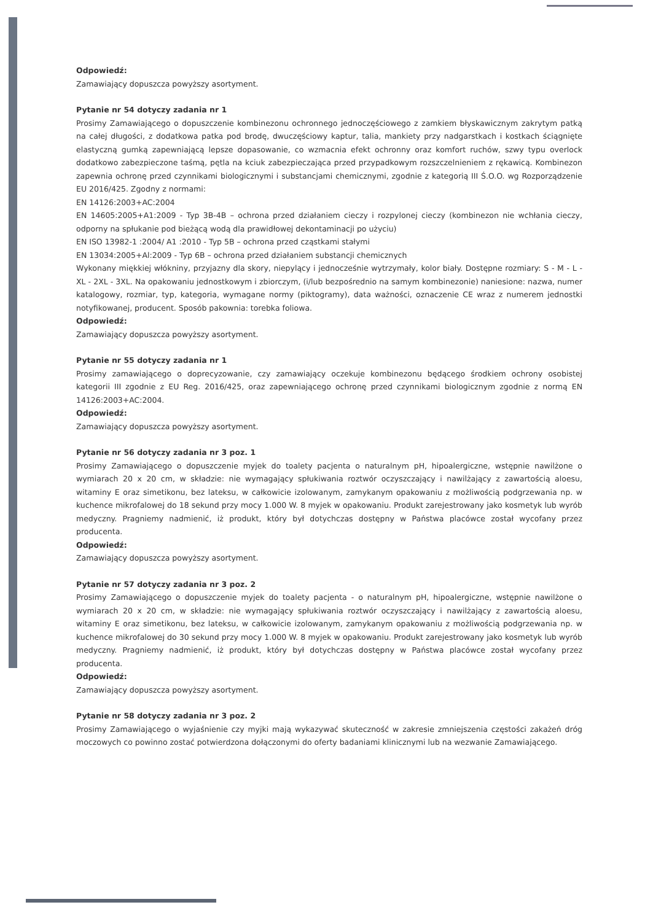Odpowiedź:
Zamawiający dopuszcza powyższy asortyment.
Pytanie nr 54 dotyczy zadania nr 1
Prosimy Zamawiającego o dopuszczenie kombinezonu ochronnego jednoczęściowego z zamkiem błyskawicznym zakrytym patką na całej długości, z dodatkowa patka pod brodę, dwuczęściowy kaptur, talia, mankiety przy nadgarstkach i kostkach ściągnięte elastyczną gumką zapewniającą lepsze dopasowanie, co wzmacnia efekt ochronny oraz komfort ruchów, szwy typu overlock dodatkowo zabezpieczone taśmą, pętla na kciuk zabezpieczająca przed przypadkowym rozszczelnieniem z rękawicą. Kombinezon zapewnia ochronę przed czynnikami biologicznymi i substancjami chemicznymi, zgodnie z kategorią III Ś.O.O. wg Rozporządzenie EU 2016/425. Zgodny z normami:
EN 14126:2003+AC:2004
EN 14605:2005+A1:2009 - Typ 3B-4B – ochrona przed działaniem cieczy i rozpylonej cieczy (kombinezon nie wchłania cieczy, odporny na spłukanie pod bieżącą wodą dla prawidłowej dekontaminacji po użyciu)
EN ISO 13982-1 :2004/ A1 :2010 - Typ 5B – ochrona przed cząstkami stałymi
EN 13034:2005+Al:2009 - Typ 6B – ochrona przed działaniem substancji chemicznych
Wykonany miękkiej włókniny, przyjazny dla skory, niepylący i jednocześnie wytrzymały, kolor biały. Dostępne rozmiary: S - M - L - XL - 2XL - 3XL. Na opakowaniu jednostkowym i zbiorczym, (i/lub bezpośrednio na samym kombinezonie) naniesione: nazwa, numer katalogowy, rozmiar, typ, kategoria, wymagane normy (piktogramy), data ważności, oznaczenie CE wraz z numerem jednostki notyfikowanej, producent. Sposób pakownia: torebka foliowa.
Odpowiedź:
Zamawiający dopuszcza powyższy asortyment.
Pytanie nr 55 dotyczy zadania nr 1
Prosimy zamawiającego o doprecyzowanie, czy zamawiający oczekuje kombinezonu będącego środkiem ochrony osobistej kategorii III zgodnie z EU Reg. 2016/425, oraz zapewniającego ochronę przed czynnikami biologicznym zgodnie z normą EN 14126:2003+AC:2004.
Odpowiedź:
Zamawiający dopuszcza powyższy asortyment.
Pytanie nr 56 dotyczy zadania nr 3 poz. 1
Prosimy Zamawiającego o dopuszczenie myjek do toalety pacjenta o naturalnym pH, hipoalergiczne, wstępnie nawilżone o wymiarach 20 x 20 cm, w składzie: nie wymagający spłukiwania roztwór oczyszczający i nawilżający z zawartością aloesu, witaminy E oraz simetikonu, bez lateksu, w całkowicie izolowanym, zamykanym opakowaniu z możliwością podgrzewania np. w kuchence mikrofalowej do 18 sekund przy mocy 1.000 W. 8 myjek w opakowaniu. Produkt zarejestrowany jako kosmetyk lub wyrób medyczny. Pragniemy nadmienić, iż produkt, który był dotychczas dostępny w Państwa placówce został wycofany przez producenta.
Odpowiedź:
Zamawiający dopuszcza powyższy asortyment.
Pytanie nr 57 dotyczy zadania nr 3 poz. 2
Prosimy Zamawiającego o dopuszczenie myjek do toalety pacjenta - o naturalnym pH, hipoalergiczne, wstępnie nawilżone o wymiarach 20 x 20 cm, w składzie: nie wymagający spłukiwania roztwór oczyszczający i nawilżający z zawartością aloesu, witaminy E oraz simetikonu, bez lateksu, w całkowicie izolowanym, zamykanym opakowaniu z możliwością podgrzewania np. w kuchence mikrofalowej do 30 sekund przy mocy 1.000 W. 8 myjek w opakowaniu. Produkt zarejestrowany jako kosmetyk lub wyrób medyczny. Pragniemy nadmienić, iż produkt, który był dotychczas dostępny w Państwa placówce został wycofany przez producenta.
Odpowiedź:
Zamawiający dopuszcza powyższy asortyment.
Pytanie nr 58 dotyczy zadania nr 3 poz. 2
Prosimy Zamawiającego o wyjaśnienie czy myjki mają wykazywać skuteczność w zakresie zmniejszenia częstości zakażeń dróg moczowych co powinno zostać potwierdzona dołączonymi do oferty badaniami klinicznymi lub na wezwanie Zamawiającego.